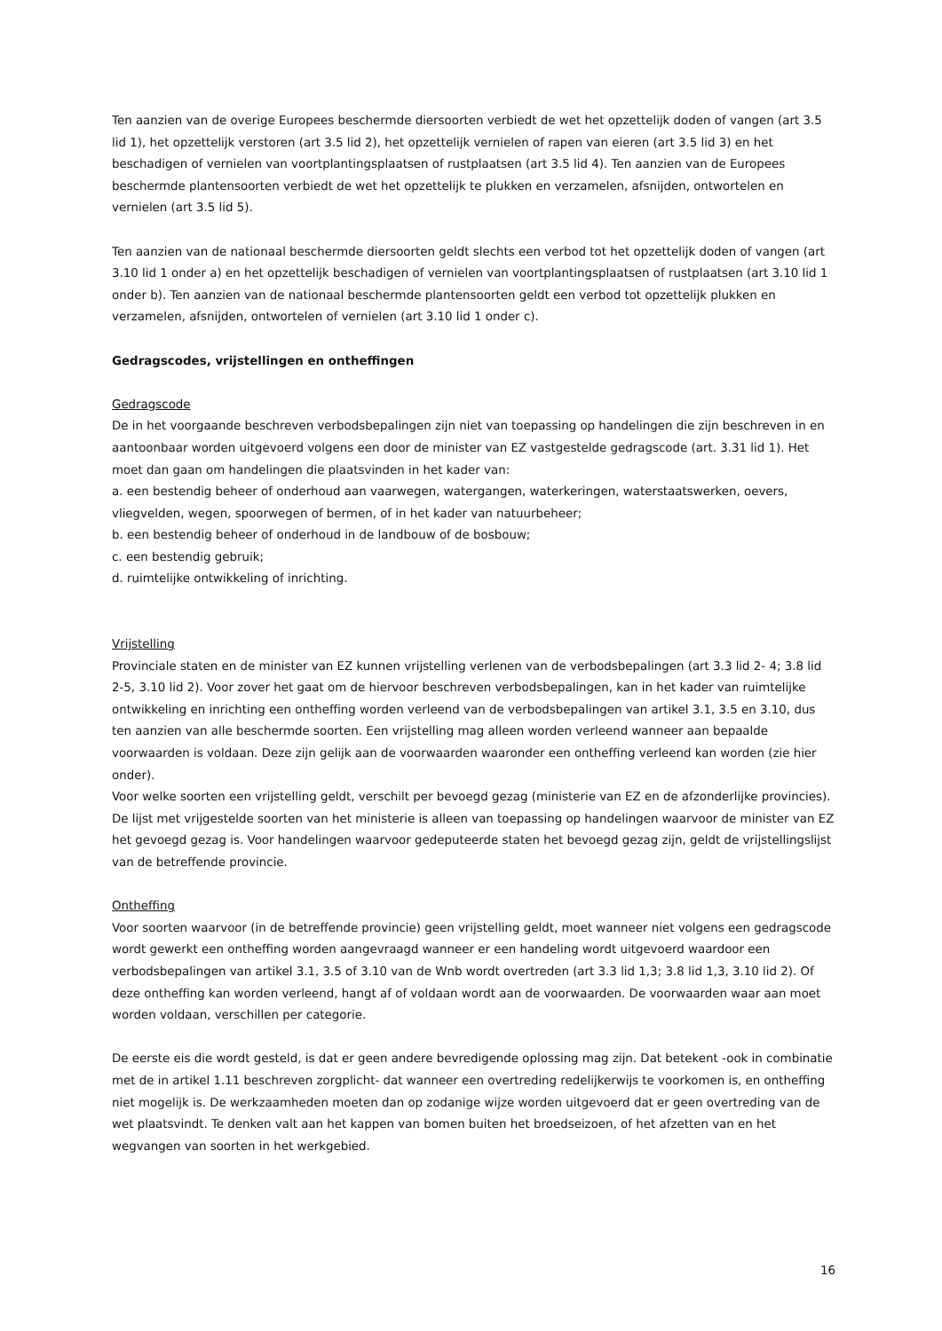Ten aanzien van de overige Europees beschermde diersoorten verbiedt de wet het opzettelijk doden of vangen (art 3.5 lid 1), het opzettelijk verstoren (art 3.5 lid 2), het opzettelijk vernielen of rapen van eieren (art 3.5 lid 3) en het beschadigen of vernielen van voortplantingsplaatsen of rustplaatsen (art 3.5 lid 4). Ten aanzien van de Europees beschermde plantensoorten verbiedt de wet het opzettelijk te plukken en verzamelen, afsnijden, ontwortelen en vernielen (art 3.5 lid 5).
Ten aanzien van de nationaal beschermde diersoorten geldt slechts een verbod tot het opzettelijk doden of vangen (art 3.10 lid 1 onder a) en het opzettelijk beschadigen of vernielen van voortplantingsplaatsen of rustplaatsen (art 3.10 lid 1 onder b). Ten aanzien van de nationaal beschermde plantensoorten geldt een verbod tot opzettelijk plukken en verzamelen, afsnijden, ontwortelen of vernielen (art 3.10 lid 1 onder c).
Gedragscodes, vrijstellingen en ontheffingen
Gedragscode
De in het voorgaande beschreven verbodsbepalingen zijn niet van toepassing op handelingen die zijn beschreven in en aantoonbaar worden uitgevoerd volgens een door de minister van EZ vastgestelde gedragscode (art. 3.31 lid 1). Het moet dan gaan om handelingen die plaatsvinden in het kader van:
a. een bestendig beheer of onderhoud aan vaarwegen, watergangen, waterkeringen, waterstaatswerken, oevers, vliegvelden, wegen, spoorwegen of bermen, of in het kader van natuurbeheer;
b. een bestendig beheer of onderhoud in de landbouw of de bosbouw;
c. een bestendig gebruik;
d. ruimtelijke ontwikkeling of inrichting.
Vrijstelling
Provinciale staten en de minister van EZ kunnen vrijstelling verlenen van de verbodsbepalingen (art 3.3 lid 2- 4; 3.8 lid 2-5, 3.10 lid 2). Voor zover het gaat om de hiervoor beschreven verbodsbepalingen, kan in het kader van ruimtelijke ontwikkeling en inrichting een ontheffing worden verleend van de verbodsbepalingen van artikel 3.1, 3.5 en 3.10, dus ten aanzien van alle beschermde soorten. Een vrijstelling mag alleen worden verleend wanneer aan bepaalde voorwaarden is voldaan. Deze zijn gelijk aan de voorwaarden waaronder een ontheffing verleend kan worden (zie hier onder).
Voor welke soorten een vrijstelling geldt, verschilt per bevoegd gezag (ministerie van EZ en de afzonderlijke provincies). De lijst met vrijgestelde soorten van het ministerie is alleen van toepassing op handelingen waarvoor de minister van EZ het gevoegd gezag is. Voor handelingen waarvoor gedeputeerde staten het bevoegd gezag zijn, geldt de vrijstellingslijst van de betreffende provincie.
Ontheffing
Voor soorten waarvoor (in de betreffende provincie) geen vrijstelling geldt, moet wanneer niet volgens een gedragscode wordt gewerkt een ontheffing worden aangevraagd wanneer er een handeling wordt uitgevoerd waardoor een verbodsbepalingen van artikel 3.1, 3.5 of 3.10 van de Wnb wordt overtreden (art 3.3 lid 1,3; 3.8 lid 1,3, 3.10 lid 2). Of deze ontheffing kan worden verleend, hangt af of voldaan wordt aan de voorwaarden. De voorwaarden waar aan moet worden voldaan, verschillen per categorie.
De eerste eis die wordt gesteld, is dat er geen andere bevredigende oplossing mag zijn. Dat betekent -ook in combinatie met de in artikel 1.11 beschreven zorgplicht- dat wanneer een overtreding redelijkerwijs te voorkomen is, en ontheffing niet mogelijk is. De werkzaamheden moeten dan op zodanige wijze worden uitgevoerd dat er geen overtreding van de wet plaatsvindt. Te denken valt aan het kappen van bomen buiten het broedseizoen, of het afzetten van en het wegvangen van soorten in het werkgebied.
16